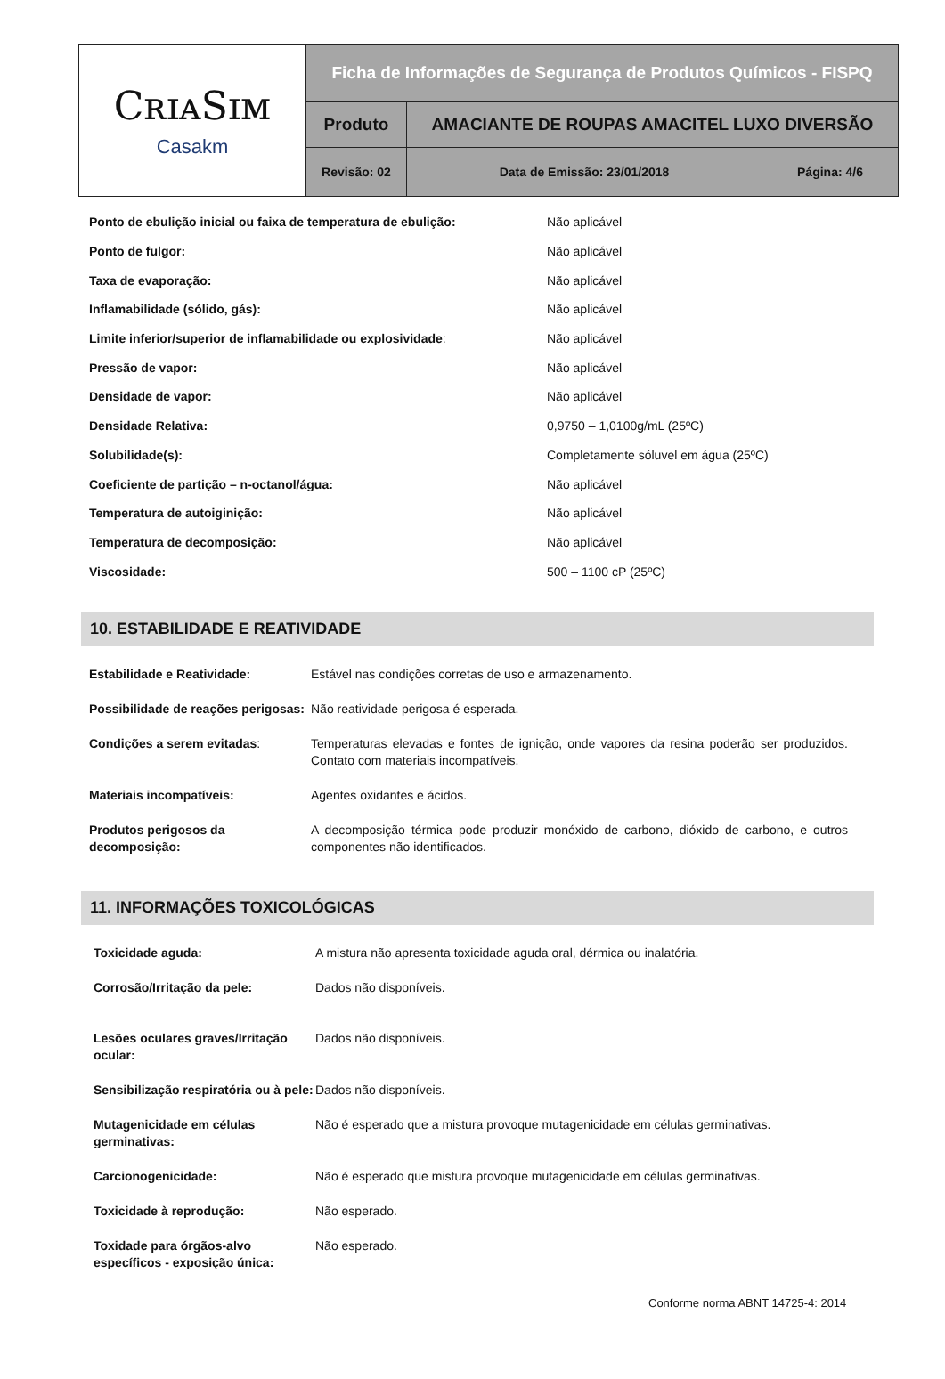| CʀɪᴀSɪᴍ Casakm | Ficha de Informações de Segurança de Produtos Químicos - FISPQ | | |
| | Produto | AMACIANTE DE ROUPAS AMACITEL LUXO DIVERSÃO | |
| | Revisão: 02 | Data de Emissão: 23/01/2018 | Página: 4/6 |
| Ponto de ebulição inicial ou faixa de temperatura de ebulição: | Não aplicável |
| Ponto de fulgor: | Não aplicável |
| Taxa de evaporação: | Não aplicável |
| Inflamabilidade (sólido, gás): | Não aplicável |
| Limite inferior/superior de inflamabilidade ou explosividade : | Não aplicável |
| Pressão de vapor: | Não aplicável |
| Densidade de vapor: | Não aplicável |
| Densidade Relativa: | 0,9750 – 1,0100g/mL (25ºC) |
| Solubilidade(s): | Completamente sóluvel em água (25ºC) |
| Coeficiente de partição – n-octanol/água: | Não aplicável |
| Temperatura de autoiginição: | Não aplicável |
| Temperatura de decomposição: | Não aplicável |
| Viscosidade: | 500 – 1100 cP (25ºC) |
10. ESTABILIDADE E REATIVIDADE
| Estabilidade e Reatividade: | Estável nas condições corretas de uso e armazenamento. |
| Possibilidade de reações perigosas: | Não reatividade perigosa é esperada. |
| Condições a serem evitadas : | Temperaturas elevadas e fontes de ignição, onde vapores da resina poderão ser produzidos. Contato com materiais incompatíveis. |
| Materiais incompatíveis: | Agentes oxidantes e ácidos. |
| Produtos perigosos da decomposição: | A decomposição térmica pode produzir monóxido de carbono, dióxido de carbono, e outros componentes não identificados. |
11. INFORMAÇÕES TOXICOLÓGICAS
| Toxicidade aguda: | A mistura não apresenta toxicidade aguda oral, dérmica ou inalatória. |
| Corrosão/Irritação da pele: | Dados não disponíveis. |
| Lesões oculares graves/Irritação ocular: | Dados não disponíveis. |
| Sensibilização respiratória ou à pele: | Dados não disponíveis. |
| Mutagenicidade em células germinativas: | Não é esperado que a mistura provoque mutagenicidade em células germinativas. |
| Carcionogenicidade: | Não é esperado que mistura provoque mutagenicidade em células germinativas. |
| Toxicidade à reprodução: | Não esperado. |
| Toxidade para órgãos-alvo específicos - exposição única: | Não esperado. |
Conforme norma ABNT 14725-4: 2014